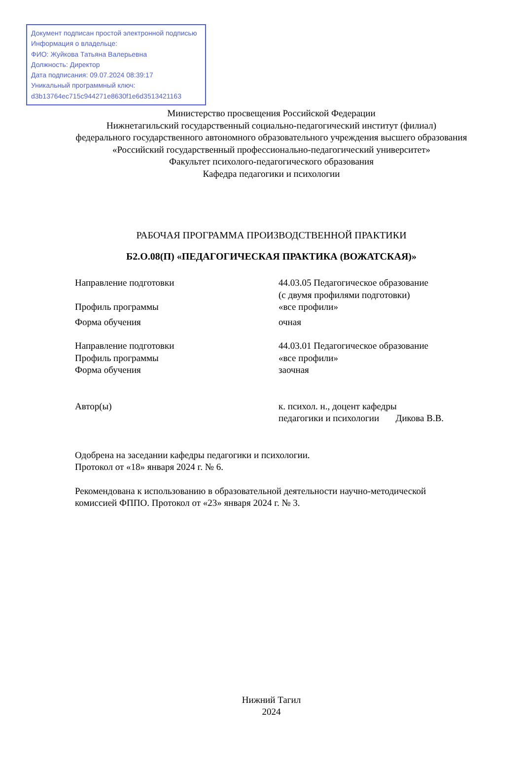Документ подписан простой электронной подписью
Информация о владельце:
ФИО: Жуйкова Татьяна Валерьевна
Должность: Директор
Дата подписания: 09.07.2024 08:39:17
Уникальный программный ключ:
d3b13764ec715c944271e8630f1e6d3513421163
Министерство просвещения Российской Федерации
Нижнетагильский государственный социально-педагогический институт (филиал)
федерального государственного автономного образовательного учреждения высшего образования
«Российский государственный профессионально-педагогический университет»
Факультет психолого-педагогического образования
Кафедра педагогики и психологии
РАБОЧАЯ ПРОГРАММА ПРОИЗВОДСТВЕННОЙ ПРАКТИКИ
Б2.О.08(П) «ПЕДАГОГИЧЕСКАЯ ПРАКТИКА (ВОЖАТСКАЯ)»
| Направление подготовки | 44.03.05 Педагогическое образование (с двумя профилями подготовки) |
| Профиль программы | «все профили» |
| Форма обучения | очная |
| Направление подготовки | 44.03.01 Педагогическое образование |
| Профиль программы | «все профили» |
| Форма обучения | заочная |
| Автор(ы) | к. психол. н., доцент кафедры педагогики и психологии Дикова В.В. |
Одобрена на заседании кафедры педагогики и психологии.
Протокол от «18» января 2024 г. № 6.
Рекомендована к использованию в образовательной деятельности научно-методической
комиссией ФППО. Протокол от «23» января 2024 г. № 3.
Нижний Тагил
2024